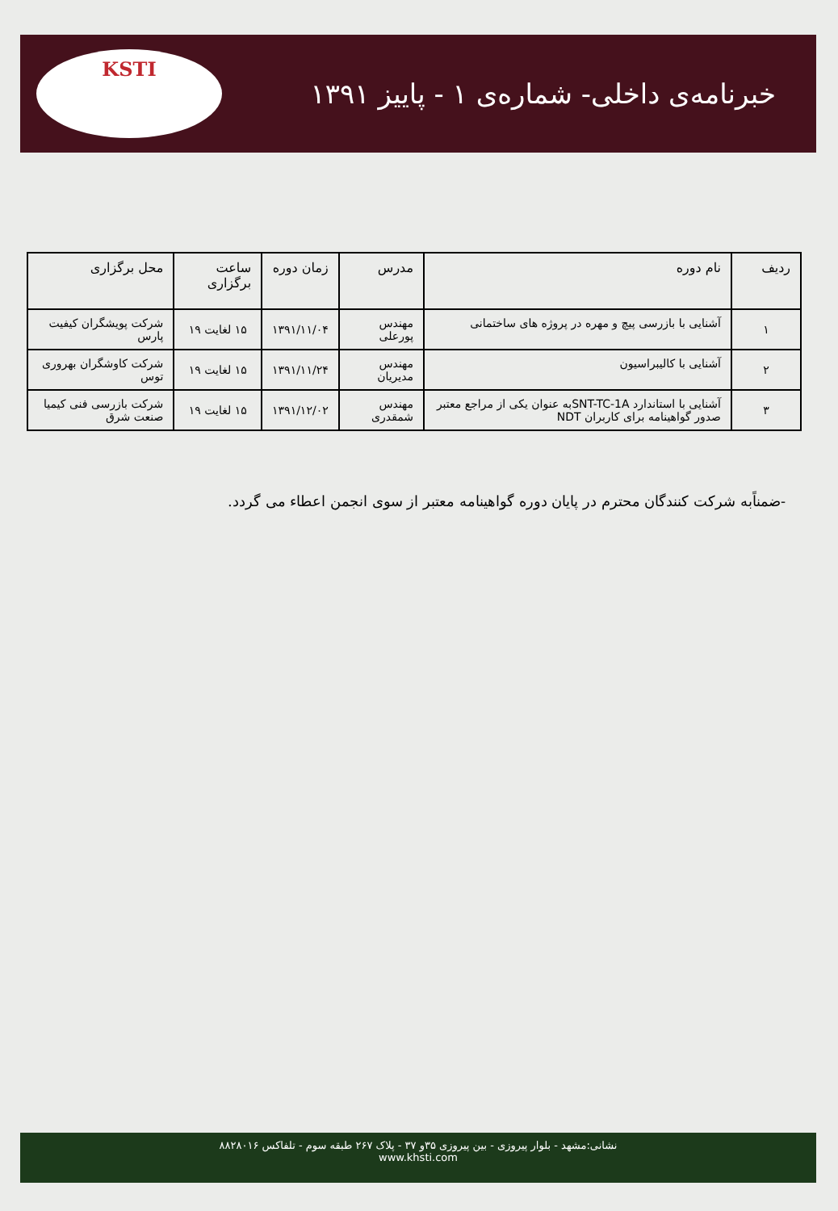خبرنامه‌ی داخلی- شماره‌ی ۱ - پاییز ۱۳۹۱
KSTI
| ردیف | نام دوره | مدرس | زمان دوره | ساعت برگزاری | محل برگزاری |
| --- | --- | --- | --- | --- | --- |
| ۱ | آشنایی با بازرسی پیچ و مهره در پروژه های ساختمانی | مهندس پورعلی | ۱۳۹۱/۱۱/۰۴ | ۱۵ لغایت ۱۹ | شرکت پویشگران کیفیت پارس |
| ۲ | آشنایی با کالیبراسیون | مهندس مدیریان | ۱۳۹۱/۱۱/۲۴ | ۱۵ لغایت ۱۹ | شرکت کاوشگران بهروری توس |
| ۳ | آشنایی با استاندارد SNT-TC-1Aبه عنوان یکی از مراجع معتبر صدور گواهینامه برای کاربران NDT | مهندس شمقدری | ۱۳۹۱/۱۲/۰۲ | ۱۵ لغایت ۱۹ | شرکت بازرسی فنی کیمیا صنعت شرق |
-ضمناًبه شرکت کنندگان محترم در پایان دوره گواهینامه معتبر از سوی انجمن اعطاء می گردد.
نشانی:مشهد - بلوار پیروزی - بین پیروزی ۳۵و ۳۷ - پلاک ۲۶۷ طبقه سوم - تلفاکس ۸۸۲۸۰۱۶
www.khsti.com